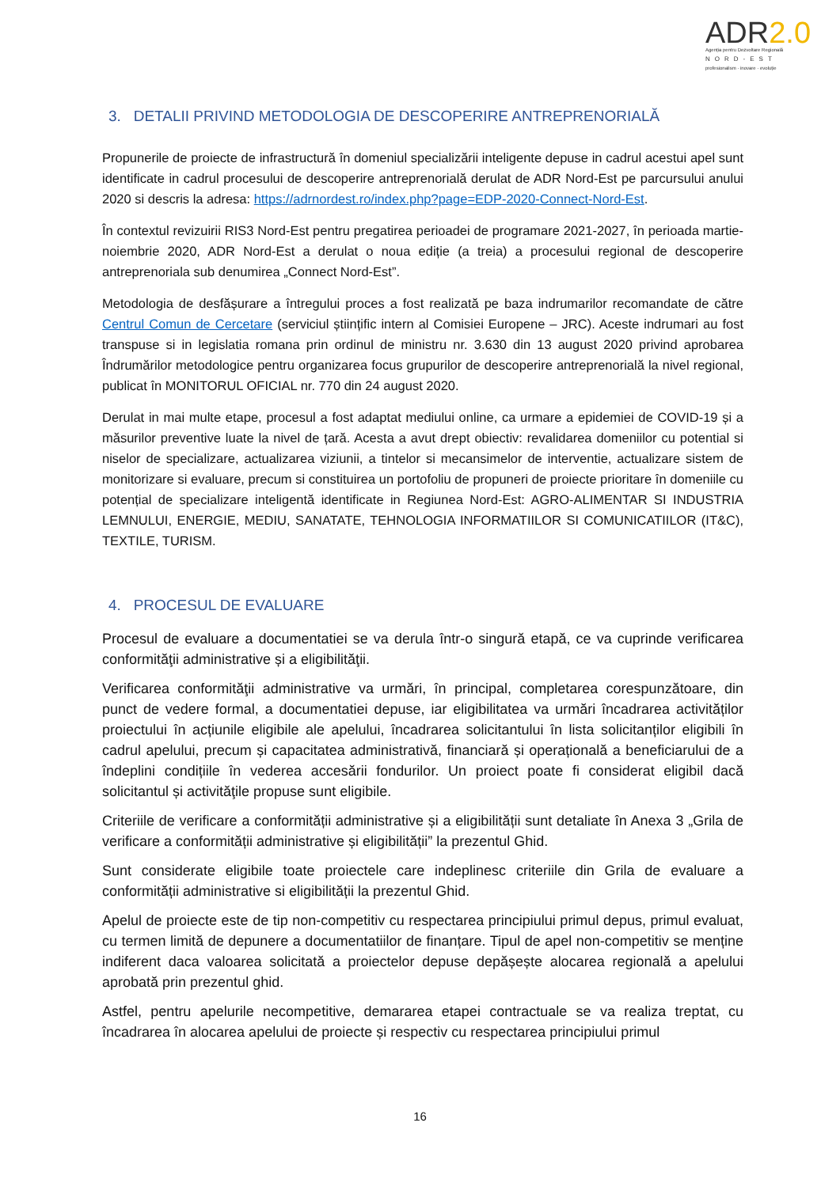ADR2.0
Agenția pentru Dezvoltare Regională
NORD-EST
profesionalism · inovare · evoluție
3. DETALII PRIVIND METODOLOGIA DE DESCOPERIRE ANTREPRENORIALĂ
Propunerile de proiecte de infrastructură în domeniul specializării inteligente depuse in cadrul acestui apel sunt identificate in cadrul procesului de descoperire antreprenorială derulat de ADR Nord-Est pe parcursului anului 2020 si descris la adresa: https://adrnordest.ro/index.php?page=EDP-2020-Connect-Nord-Est.
În contextul revizuirii RIS3 Nord-Est pentru pregatirea perioadei de programare 2021-2027, în perioada martie-noiembrie 2020, ADR Nord-Est a derulat o noua ediție (a treia) a procesului regional de descoperire antreprenoriala sub denumirea „Connect Nord-Est”.
Metodologia de desfășurare a întregului proces a fost realizată pe baza indrumarilor recomandate de către Centrul Comun de Cercetare (serviciul științific intern al Comisiei Europene – JRC). Aceste indrumari au fost transpuse si in legislatia romana prin ordinul de ministru nr. 3.630 din 13 august 2020 privind aprobarea Îndrumărilor metodologice pentru organizarea focus grupurilor de descoperire antreprenorială la nivel regional, publicat în MONITORUL OFICIAL nr. 770 din 24 august 2020.
Derulat in mai multe etape, procesul a fost adaptat mediului online, ca urmare a epidemiei de COVID-19 și a măsurilor preventive luate la nivel de țară. Acesta a avut drept obiectiv: revalidarea domeniilor cu potential si niselor de specializare, actualizarea viziunii, a tintelor si mecansimelor de interventie, actualizare sistem de monitorizare si evaluare, precum si constituirea un portofoliu de propuneri de proiecte prioritare în domeniile cu potențial de specializare inteligentă identificate in Regiunea Nord-Est: AGRO-ALIMENTAR SI INDUSTRIA LEMNULUI, ENERGIE, MEDIU, SANATATE, TEHNOLOGIA INFORMATIILOR SI COMUNICATIILOR (IT&C), TEXTILE, TURISM.
4. PROCESUL DE EVALUARE
Procesul de evaluare a documentatiei se va derula într-o singură etapă, ce va cuprinde verificarea conformităţii administrative și a eligibilităţii.
Verificarea conformităţii administrative va urmări, în principal, completarea corespunzătoare, din punct de vedere formal, a documentatiei depuse, iar eligibilitatea va urmări încadrarea activităților proiectului în acțiunile eligibile ale apelului, încadrarea solicitantului în lista solicitanților eligibili în cadrul apelului, precum și capacitatea administrativă, financiară și operațională a beneficiarului de a îndeplini condițiile în vederea accesării fondurilor. Un proiect poate fi considerat eligibil dacă solicitantul și activităţile propuse sunt eligibile.
Criteriile de verificare a conformității administrative și a eligibilității sunt detaliate în Anexa 3 „Grila de verificare a conformității administrative și eligibilității” la prezentul Ghid.
Sunt considerate eligibile toate proiectele care indeplinesc criteriile din Grila de evaluare a conformității administrative si eligibilității la prezentul Ghid.
Apelul de proiecte este de tip non-competitiv cu respectarea principiului primul depus, primul evaluat, cu termen limită de depunere a documentatiilor de finanțare. Tipul de apel non-competitiv se menține indiferent daca valoarea solicitată a proiectelor depuse depășește alocarea regională a apelului aprobată prin prezentul ghid.
Astfel, pentru apelurile necompetitive, demararea etapei contractuale se va realiza treptat, cu încadrarea în alocarea apelului de proiecte și respectiv cu respectarea principiului primul
16